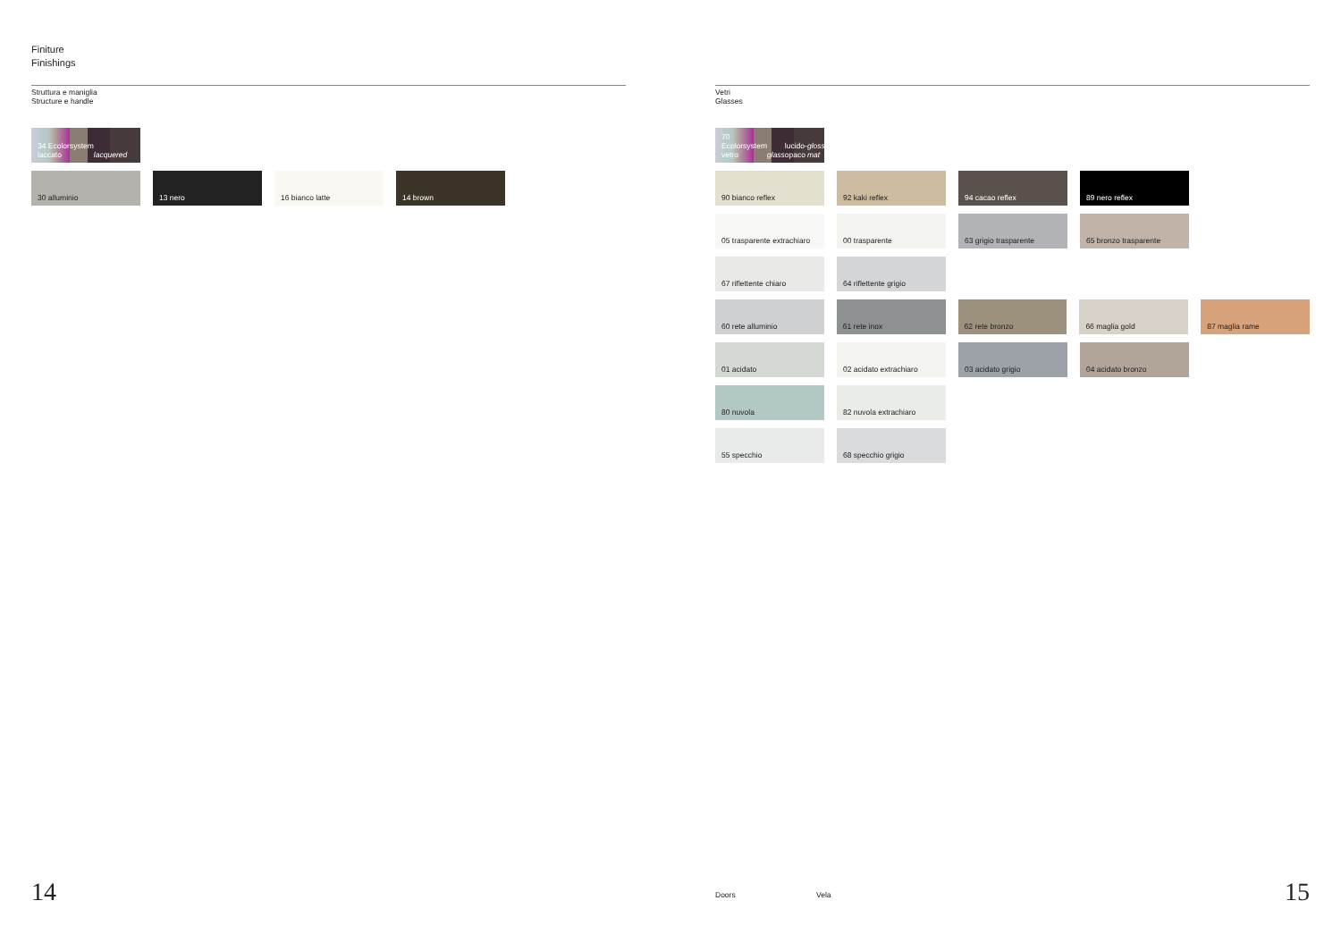Finiture
Finishings
Struttura e maniglia
Structure e handle
34 Ecolorsystem
laccato lacquered
30 alluminio 13 nero 16 bianco latte 14 brown
14
Vetri
Glasses
70 Ecolorsystem vetro glass
lucido-opaco glossy-mat
90 bianco reflex 92 kaki reflex 94 cacao reflex 89 nero reflex
05 trasparente extrachiaro
00 trasparente 63 grigio trasparente 65 bronzo trasparente
67 riflettente chiaro 64 riflettente grigio
60 rete alluminio 61 rete inox 62 rete bronzo 66 maglia gold 87 maglia rame
01 acidato 02 acidato extrachiaro 03 acidato grigio 04 acidato bronzo
80 nuvola 82 nuvola extrachiaro
55 specchio 68 specchio grigio
Doors Vela 15